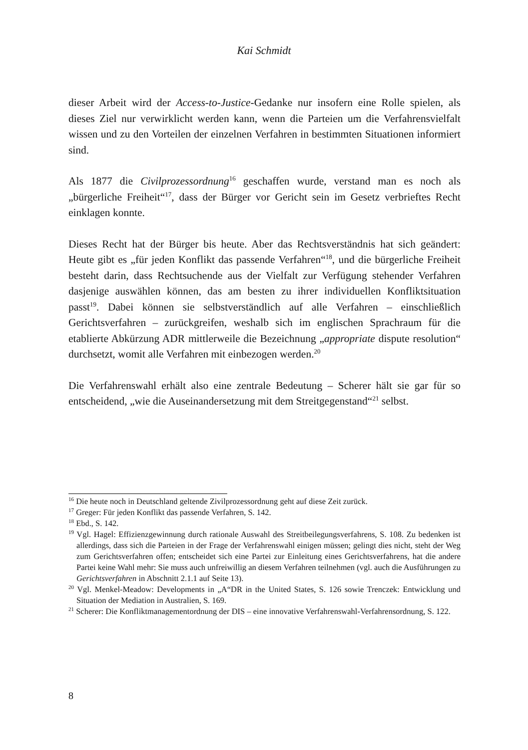Kai Schmidt
dieser Arbeit wird der Access-to-Justice-Gedanke nur insofern eine Rolle spielen, als dieses Ziel nur verwirklicht werden kann, wenn die Parteien um die Verfahrensvielfalt wissen und zu den Vorteilen der einzelnen Verfahren in bestimmten Situationen informiert sind.
Als 1877 die Civilprozessordnung<sup>16</sup> geschaffen wurde, verstand man es noch als „bürgerliche Freiheit“<sup>17</sup>, dass der Bürger vor Gericht sein im Gesetz verbrieftes Recht einklagen konnte.
Dieses Recht hat der Bürger bis heute. Aber das Rechtsverständnis hat sich geändert: Heute gibt es „für jeden Konflikt das passende Verfahren“<sup>18</sup>, und die bürgerliche Freiheit besteht darin, dass Rechtsuchende aus der Vielfalt zur Verfügung stehender Verfahren dasjenige auswählen können, das am besten zu ihrer individuellen Konfliktsituation passt<sup>19</sup>. Dabei können sie selbstverständlich auf alle Verfahren – einschließlich Gerichtsverfahren – zurückgreifen, weshalb sich im englischen Sprachraum für die etablierte Abkürzung ADR mittlerweile die Bezeichnung „appropriate dispute resolution“ durchsetzt, womit alle Verfahren mit einbezogen werden.<sup>20</sup>
Die Verfahrenswahl erhält also eine zentrale Bedeutung – Scherer hält sie gar für so entscheidend, „wie die Auseinandersetzung mit dem Streitgegenstand“<sup>21</sup> selbst.
<sup>16</sup> Die heute noch in Deutschland geltende Zivilprozessordnung geht auf diese Zeit zurück.
<sup>17</sup> Greger: Für jeden Konflikt das passende Verfahren, S. 142.
<sup>18</sup> Ebd., S. 142.
<sup>19</sup> Vgl. Hagel: Effizienzgewinnung durch rationale Auswahl des Streitbeilegungsverfahrens, S. 108. Zu bedenken ist allerdings, dass sich die Parteien in der Frage der Verfahrenswahl einigen müssen; gelingt dies nicht, steht der Weg zum Gerichtsverfahren offen; entscheidet sich eine Partei zur Einleitung eines Gerichtsverfahrens, hat die andere Partei keine Wahl mehr: Sie muss auch unfreiwillig an diesem Verfahren teilnehmen (vgl. auch die Ausführungen zu Gerichtsverfahren in Abschnitt 2.1.1 auf Seite 13).
<sup>20</sup> Vgl. Menkel-Meadow: Developments in „A“DR in the United States, S. 126 sowie Trenczek: Entwicklung und Situation der Mediation in Australien, S. 169.
<sup>21</sup> Scherer: Die Konfliktmanagementordnung der DIS – eine innovative Verfahrenswahl-Verfahrensordnung, S. 122.
8